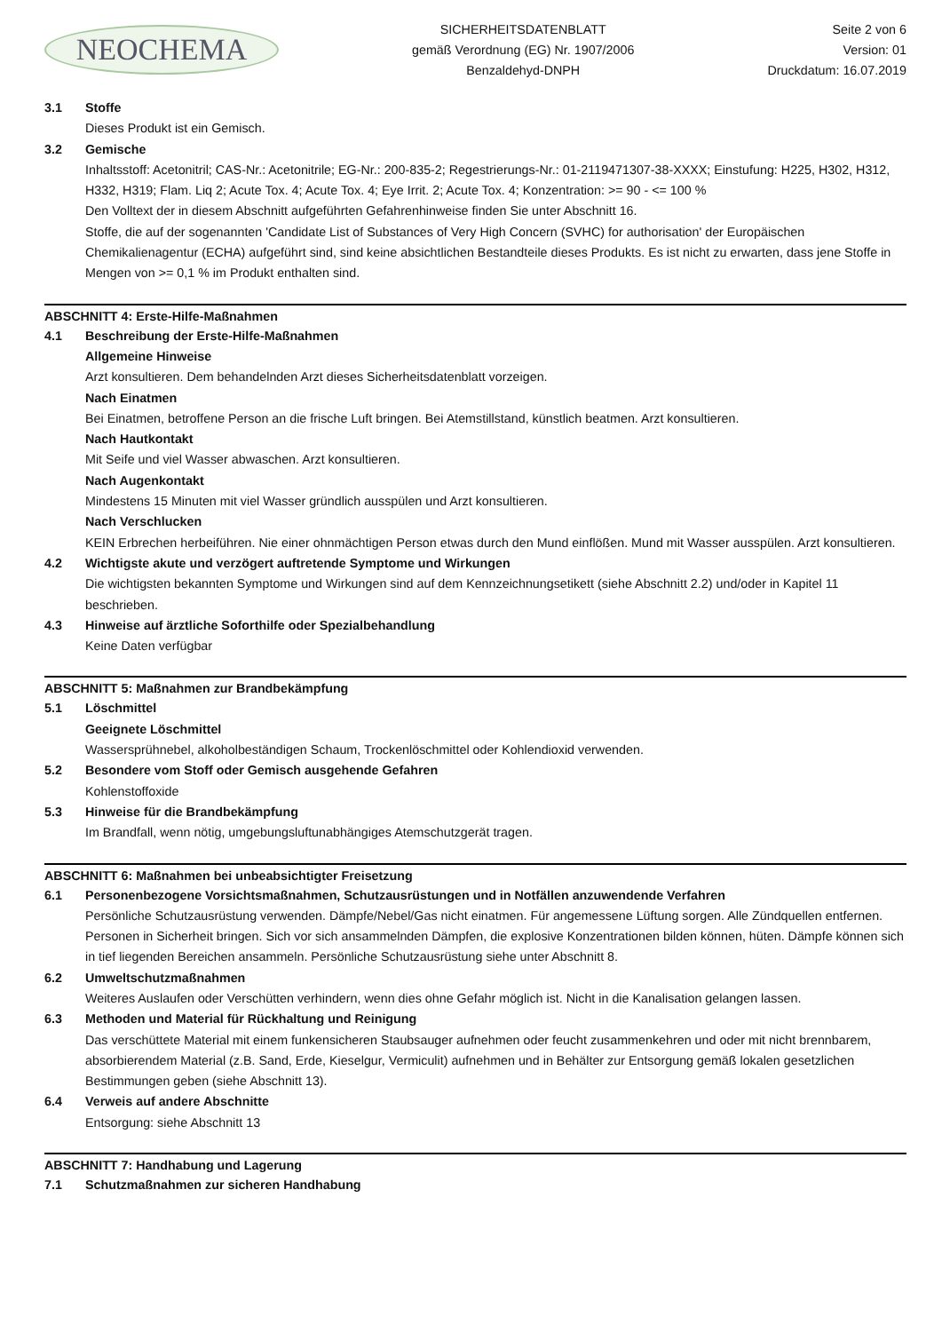NEOCHEMA
SICHERHEITSDATENBLATT
gemäß Verordnung (EG) Nr. 1907/2006
Benzaldehyd-DNPH
Seite 2 von 6
Version: 01
Druckdatum: 16.07.2019
3.1 Stoffe
Dieses Produkt ist ein Gemisch.
3.2 Gemische
Inhaltsstoff: Acetonitril; CAS-Nr.: Acetonitrile; EG-Nr.: 200-835-2; Regestrierungs-Nr.: 01-2119471307-38-XXXX; Einstufung: H225, H302, H312, H332, H319; Flam. Liq 2; Acute Tox. 4; Acute Tox. 4; Eye Irrit. 2; Acute Tox. 4; Konzentration: >= 90 - <= 100 %
Den Volltext der in diesem Abschnitt aufgeführten Gefahrenhinweise finden Sie unter Abschnitt 16.
Stoffe, die auf der sogenannten 'Candidate List of Substances of Very High Concern (SVHC) for authorisation' der Europäischen Chemikalienagentur (ECHA) aufgeführt sind, sind keine absichtlichen Bestandteile dieses Produkts. Es ist nicht zu erwarten, dass jene Stoffe in Mengen von >= 0,1 % im Produkt enthalten sind.
ABSCHNITT 4: Erste-Hilfe-Maßnahmen
4.1 Beschreibung der Erste-Hilfe-Maßnahmen
Allgemeine Hinweise
Arzt konsultieren. Dem behandelnden Arzt dieses Sicherheitsdatenblatt vorzeigen.
Nach Einatmen
Bei Einatmen, betroffene Person an die frische Luft bringen. Bei Atemstillstand, künstlich beatmen. Arzt konsultieren.
Nach Hautkontakt
Mit Seife und viel Wasser abwaschen. Arzt konsultieren.
Nach Augenkontakt
Mindestens 15 Minuten mit viel Wasser gründlich ausspülen und Arzt konsultieren.
Nach Verschlucken
KEIN Erbrechen herbeiführen. Nie einer ohnmächtigen Person etwas durch den Mund einflößen. Mund mit Wasser ausspülen. Arzt konsultieren.
4.2 Wichtigste akute und verzögert auftretende Symptome und Wirkungen
Die wichtigsten bekannten Symptome und Wirkungen sind auf dem Kennzeichnungsetikett (siehe Abschnitt 2.2) und/oder in Kapitel 11 beschrieben.
4.3 Hinweise auf ärztliche Soforthilfe oder Spezialbehandlung
Keine Daten verfügbar
ABSCHNITT 5: Maßnahmen zur Brandbekämpfung
5.1 Löschmittel
Geeignete Löschmittel
Wassersprühnebel, alkoholbeständigen Schaum, Trockenlöschmittel oder Kohlendioxid verwenden.
5.2 Besondere vom Stoff oder Gemisch ausgehende Gefahren
Kohlenstoffoxide
5.3 Hinweise für die Brandbekämpfung
Im Brandfall, wenn nötig, umgebungsluftunabhängiges Atemschutzgerät tragen.
ABSCHNITT 6: Maßnahmen bei unbeabsichtigter Freisetzung
6.1 Personenbezogene Vorsichtsmaßnahmen, Schutzausrüstungen und in Notfällen anzuwendende Verfahren
Persönliche Schutzausrüstung verwenden. Dämpfe/Nebel/Gas nicht einatmen. Für angemessene Lüftung sorgen. Alle Zündquellen entfernen. Personen in Sicherheit bringen. Sich vor sich ansammelnden Dämpfen, die explosive Konzentrationen bilden können, hüten. Dämpfe können sich in tief liegenden Bereichen ansammeln. Persönliche Schutzausrüstung siehe unter Abschnitt 8.
6.2 Umweltschutzmaßnahmen
Weiteres Auslaufen oder Verschütten verhindern, wenn dies ohne Gefahr möglich ist. Nicht in die Kanalisation gelangen lassen.
6.3 Methoden und Material für Rückhaltung und Reinigung
Das verschüttete Material mit einem funkensicheren Staubsauger aufnehmen oder feucht zusammenkehren und oder mit nicht brennbarem, absorbierendem Material (z.B. Sand, Erde, Kieselgur, Vermiculit) aufnehmen und in Behälter zur Entsorgung gemäß lokalen gesetzlichen Bestimmungen geben (siehe Abschnitt 13).
6.4 Verweis auf andere Abschnitte
Entsorgung: siehe Abschnitt 13
ABSCHNITT 7: Handhabung und Lagerung
7.1 Schutzmaßnahmen zur sicheren Handhabung